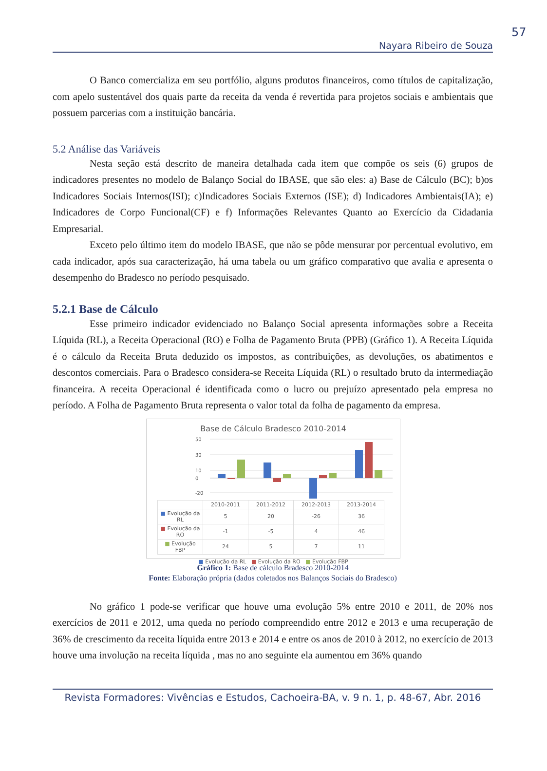57
Nayara Ribeiro de Souza
O Banco comercializa em seu portfólio, alguns produtos financeiros, como títulos de capitalização, com apelo sustentável dos quais parte da receita da venda é revertida para projetos sociais e ambientais que possuem parcerias com a instituição bancária.
5.2 Análise das Variáveis
Nesta seção está descrito de maneira detalhada cada item que compõe os seis (6) grupos de indicadores presentes no modelo de Balanço Social do IBASE, que são eles: a) Base de Cálculo (BC); b)os Indicadores Sociais Internos(ISI); c)Indicadores Sociais Externos (ISE); d) Indicadores Ambientais(IA); e) Indicadores de Corpo Funcional(CF) e f) Informações Relevantes Quanto ao Exercício da Cidadania Empresarial.
Exceto pelo último item do modelo IBASE, que não se pôde mensurar por percentual evolutivo, em cada indicador, após sua caracterização, há uma tabela ou um gráfico comparativo que avalia e apresenta o desempenho do Bradesco no período pesquisado.
5.2.1 Base de Cálculo
Esse primeiro indicador evidenciado no Balanço Social apresenta informações sobre a Receita Líquida (RL), a Receita Operacional (RO) e Folha de Pagamento Bruta (PPB) (Gráfico 1). A Receita Líquida é o cálculo da Receita Bruta deduzido os impostos, as contribuições, as devoluções, os abatimentos e descontos comerciais. Para o Bradesco considera-se Receita Líquida (RL) o resultado bruto da intermediação financeira. A receita Operacional é identificada como o lucro ou prejuízo apresentado pela empresa no período. A Folha de Pagamento Bruta representa o valor total da folha de pagamento da empresa.
Base de Cálculo Bradesco 2010-2014
50
30
10
0
-20
| | 2010-2011 | 2011-2012 | 2012-2013 | 2013-2014 |
| --- | --- | --- | --- | --- |
| ■ Evolução da RL | 5 | 20 | -26 | 36 |
| ■ Evolução da RO | -1 | -5 | 4 | 46 |
| ■ Evolução FBP | 24 | 5 | 7 | 11 |
■ Evolução da RL ■ Evolução da RO ■ Evolução FBP
Gráfico 1: Base de cálculo Bradesco 2010-2014
Fonte: Elaboração própria (dados coletados nos Balanços Sociais do Bradesco)
No gráfico 1 pode-se verificar que houve uma evolução 5% entre 2010 e 2011, de 20% nos exercícios de 2011 e 2012, uma queda no período compreendido entre 2012 e 2013 e uma recuperação de 36% de crescimento da receita líquida entre 2013 e 2014 e entre os anos de 2010 à 2012, no exercício de 2013 houve uma involução na receita líquida , mas no ano seguinte ela aumentou em 36% quando
Revista Formadores: Vivências e Estudos, Cachoeira-BA, v. 9 n. 1, p. 48-67, Abr. 2016